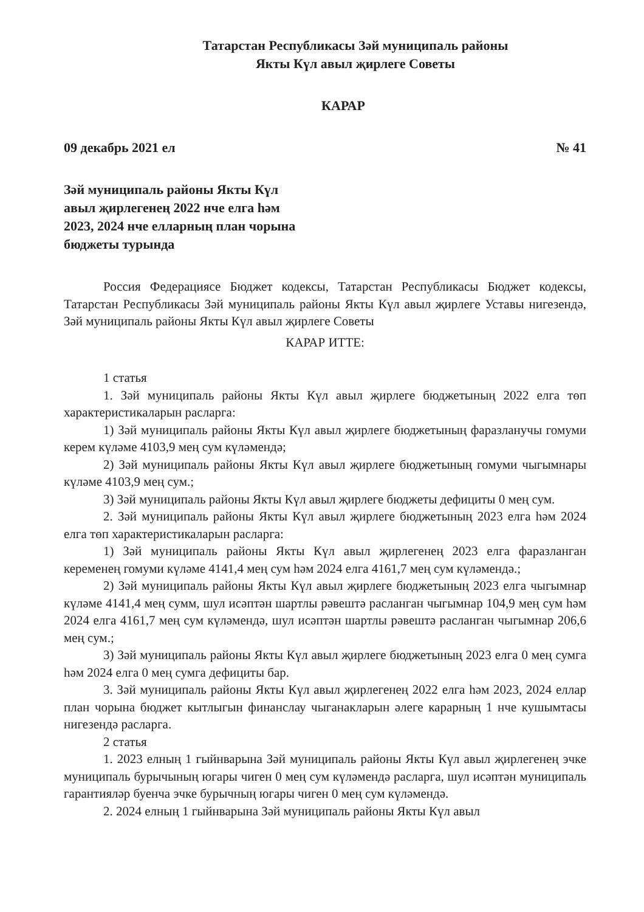Татарстан Республикасы Зәй муниципаль районы
Якты Күл авыл җирлеге Советы
КАРАР
09 декабрь 2021 ел № 41
Зәй муниципаль районы Якты Күл
авыл җирлегенең 2022 нче елга һәм
2023, 2024 нче елларның план чорына
бюджеты турында
Россия Федерациясе Бюджет кодексы, Татарстан Республикасы Бюджет кодексы, Татарстан Республикасы Зәй муниципаль районы Якты Күл авыл җирлеге Уставы нигезендә, Зәй муниципаль районы Якты Күл авыл җирлеге Советы
КАРАР ИТТЕ:
1 статья
1. Зәй муниципаль районы Якты Күл авыл җирлеге бюджетының 2022 елга төп характеристикаларын расларга:
1) Зәй муниципаль районы Якты Күл авыл җирлеге бюджетының фаразланучы гомуми керем күләме 4103,9 мең сум күләмендә;
2) Зәй муниципаль районы Якты Күл авыл җирлеге бюджетының гомуми чыгымнары күләме 4103,9 мең сум.;
3) Зәй муниципаль районы Якты Күл авыл җирлеге бюджеты дефициты 0 мең сум.
2. Зәй муниципаль районы Якты Күл авыл җирлеге бюджетының 2023 елга һәм 2024 елга төп характеристикаларын расларга:
1) Зәй муниципаль районы Якты Күл авыл җирлегенең 2023 елга фаразланган кеременең гомуми күләме 4141,4 мең сум һәм 2024 елга 4161,7 мең сум күләмендә.;
2) Зәй муниципаль районы Якты Күл авыл җирлеге бюджетының 2023 елга чыгымнар күләме 4141,4 мең сумм, шул исәптән шартлы рәвештә расланган чыгымнар 104,9 мең сум һәм 2024 елга 4161,7 мең сум күләмендә, шул исәптән шартлы рәвештә расланган чыгымнар 206,6 мең сум.;
3) Зәй муниципаль районы Якты Күл авыл җирлеге бюджетының 2023 елга 0 мең сумга һәм 2024 елга 0 мең сумга дефициты бар.
3. Зәй муниципаль районы Якты Күл авыл җирлегенең 2022 елга һәм 2023, 2024 еллар план чорына бюджет кытлыгын финанслау чыганакларын әлеге карарның 1 нче кушымтасы нигезендә расларга.
2 статья
1. 2023 елның 1 гыйнварына Зәй муниципаль районы Якты Күл авыл җирлегенең эчке муниципаль бурычының югары чиген 0 мең сум күләмендә расларга, шул исәптән муниципаль гарантияләр буенча эчке бурычның югары чиген 0 мең сум күләмендә.
2. 2024 елның 1 гыйнварына Зәй муниципаль районы Якты Күл авыл